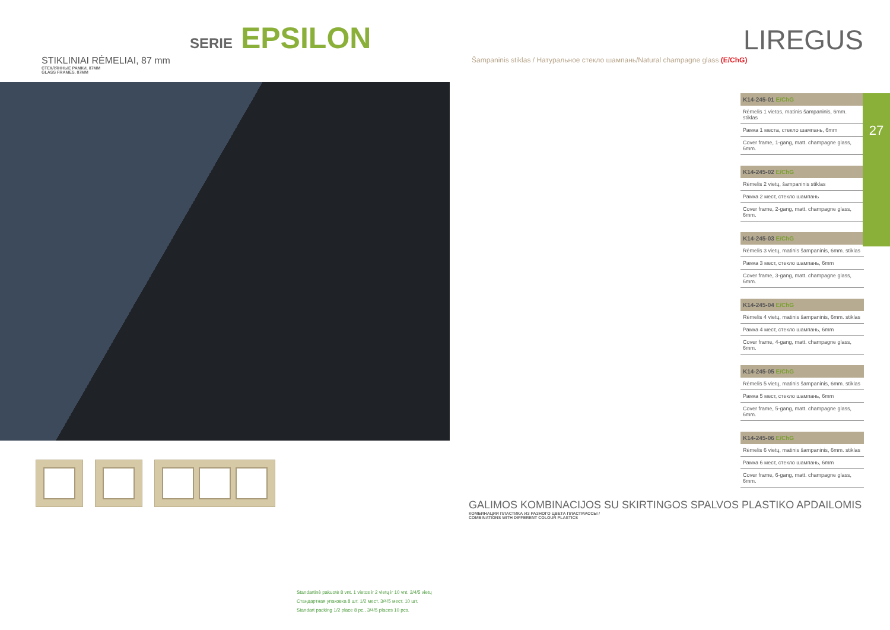SERIE EPSILON
STIKLINIAI RĖMELIAI, 87 mm
СТЕКЛЯННЫЕ РАМКИ, 87MM
GLASS FRAMES, 87MM
Standartinė pakuotė 8 vnt. 1 vietos ir 2 vietų ir 10 vnt. 3/4/5 vietų
Стандартная упаковка 8 шт. 1/2 мест, 3/4/5 мест. 10 шт.
Standart packing 1/2 place 8 pc., 3/4/5 places 10 pcs.
LIREGUS
Šampaninis stiklas / Натуральное стекло шампань/Natural champagne glass (E/ChG)
| K14-245-01 E/ChG |
| --- |
| Rėmelis 1 vietos, matinis šampaninis, 6mm. stiklas |
| Рамка 1 места, стекло шампань, 6mm |
| Cover frame, 1-gang, matt. champagne glass, 6mm. |
| K14-245-02 E/ChG |
| --- |
| Rėmelis 2 vietų, šampaninis stiklas |
| Рамка 2 мест, стекло шампань |
| Cover frame, 2-gang, matt. champagne glass, 6mm. |
| K14-245-03 E/ChG |
| --- |
| Rėmelis 3 vietų, matinis šampaninis, 6mm. stiklas |
| Рамка 3 мест, стекло шампань, 6mm |
| Cover frame, 3-gang, matt. champagne glass, 6mm. |
| K14-245-04 E/ChG |
| --- |
| Rėmelis 4 vietų, matinis šampaninis, 6mm. stiklas |
| Рамка 4 мест, стекло шампань, 6mm |
| Cover frame, 4-gang, matt. champagne glass, 6mm. |
| K14-245-05 E/ChG |
| --- |
| Rėmelis 5 vietų, matinis šampaninis, 6mm. stiklas |
| Рамка 5 мест, стекло шампань, 6mm |
| Cover frame, 5-gang, matt. champagne glass, 6mm. |
| K14-245-06 E/ChG |
| --- |
| Rėmelis 6 vietų, matinis šampaninis, 6mm. stiklas |
| Рамка 6 мест, стекло шампань, 6mm |
| Cover frame, 6-gang, matt. champagne glass, 6mm. |
GALIMOS KOMBINACIJOS SU SKIRTINGOS SPALVOS PLASTIKO APDAILOMIS
КОМБИНАЦИИ ПЛАСТИКА ИЗ РАЗНОГО ЦВЕТА ПЛАСТМАССЫ /
COMBINATIONS WITH DIFFERENT COLOUR PLASTICS
27